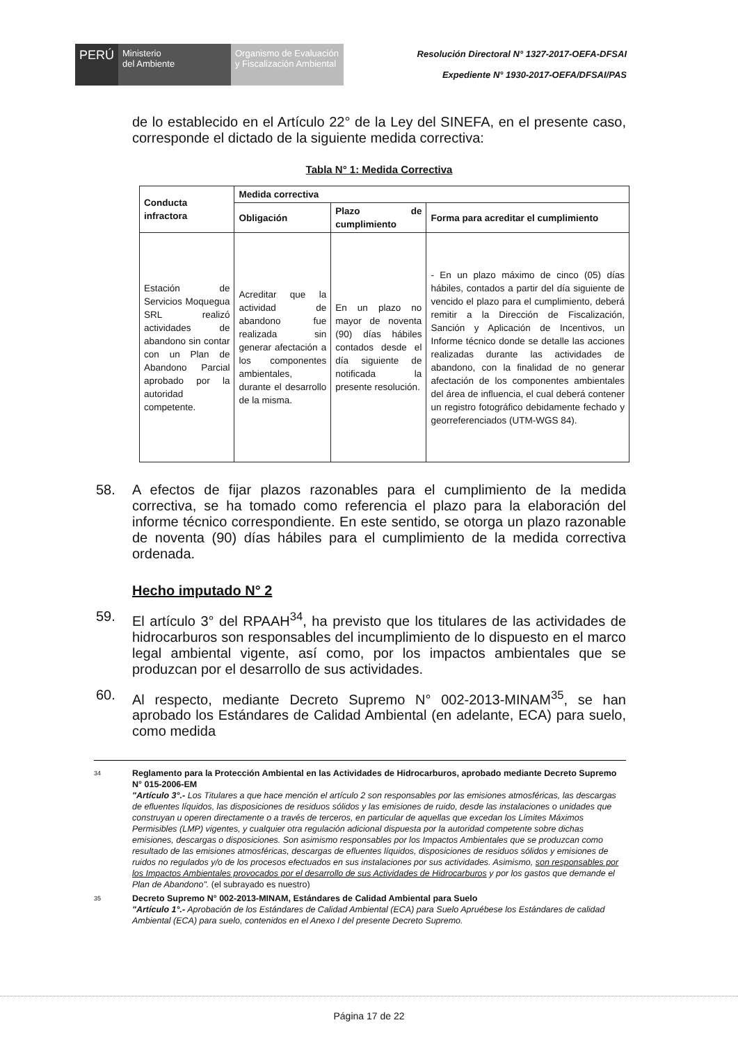PERÚ Ministerio
del Ambiente
Organismo de Evaluación y Fiscalización Ambiental
Resolución Directoral N° 1327-2017-OEFA-DFSAI
Expediente N° 1930-2017-OEFA/DFSAI/PAS
de lo establecido en el Artículo 22° de la Ley del SINEFA, en el presente caso, corresponde el dictado de la siguiente medida correctiva:
Tabla N° 1: Medida Correctiva
| Conducta infractora | Medida correctiva | | |
| --- | --- | --- | --- |
| | Obligación | Plazo de cumplimiento | Forma para acreditar el cumplimiento |
| Estación de Servicios Moquegua SRL realizó actividades de abandono sin contar con un Plan de Abandono Parcial aprobado por la autoridad competente. | Acreditar que la actividad de abandono fue realizada sin generar afectación a los componentes ambientales, durante el desarrollo de la misma. | En un plazo no mayor de noventa (90) días hábiles contados desde el día siguiente de notificada la presente resolución. | - En un plazo máximo de cinco (05) días hábiles, contados a partir del día siguiente de vencido el plazo para el cumplimiento, deberá remitir a la Dirección de Fiscalización, Sanción y Aplicación de Incentivos, un Informe técnico donde se detalle las acciones realizadas durante las actividades de abandono, con la finalidad de no generar afectación de los componentes ambientales del área de influencia, el cual deberá contener un registro fotográfico debidamente fechado y georreferenciados (UTM-WGS 84). |
58. A efectos de fijar plazos razonables para el cumplimiento de la medida correctiva, se ha tomado como referencia el plazo para la elaboración del informe técnico correspondiente. En este sentido, se otorga un plazo razonable de noventa (90) días hábiles para el cumplimiento de la medida correctiva ordenada.
Hecho imputado N° 2
59. El artículo 3° del RPAAH<sup>34</sup>, ha previsto que los titulares de las actividades de hidrocarburos son responsables del incumplimiento de lo dispuesto en el marco legal ambiental vigente, así como, por los impactos ambientales que se produzcan por el desarrollo de sus actividades.
60. Al respecto, mediante Decreto Supremo N° 002-2013-MINAM<sup>35</sup>, se han aprobado los Estándares de Calidad Ambiental (en adelante, ECA) para suelo, como medida
34
Reglamento para la Protección Ambiental en las Actividades de Hidrocarburos, aprobado mediante Decreto Supremo N° 015-2006-EM
"Artículo 3°.- Los Titulares a que hace mención el artículo 2 son responsables por las emisiones atmosféricas, las descargas de efluentes líquidos, las disposiciones de residuos sólidos y las emisiones de ruido, desde las instalaciones o unidades que construyan u operen directamente o a través de terceros, en particular de aquellas que excedan los Límites Máximos Permisibles (LMP) vigentes, y cualquier otra regulación adicional dispuesta por la autoridad competente sobre dichas emisiones, descargas o disposiciones. Son asimismo responsables por los Impactos Ambientales que se produzcan como resultado de las emisiones atmosféricas, descargas de efluentes líquidos, disposiciones de residuos sólidos y emisiones de ruidos no regulados y/o de los procesos efectuados en sus instalaciones por sus actividades. Asimismo, son responsables por los Impactos Ambientales provocados por el desarrollo de sus Actividades de Hidrocarburos y por los gastos que demande el Plan de Abandono". (el subrayado es nuestro)
35
Decreto Supremo N° 002-2013-MINAM, Estándares de Calidad Ambiental para Suelo
"Artículo 1°.- Aprobación de los Estándares de Calidad Ambiental (ECA) para Suelo Apruébese los Estándares de calidad Ambiental (ECA) para suelo, contenidos en el Anexo I del presente Decreto Supremo.
Página 17 de 22